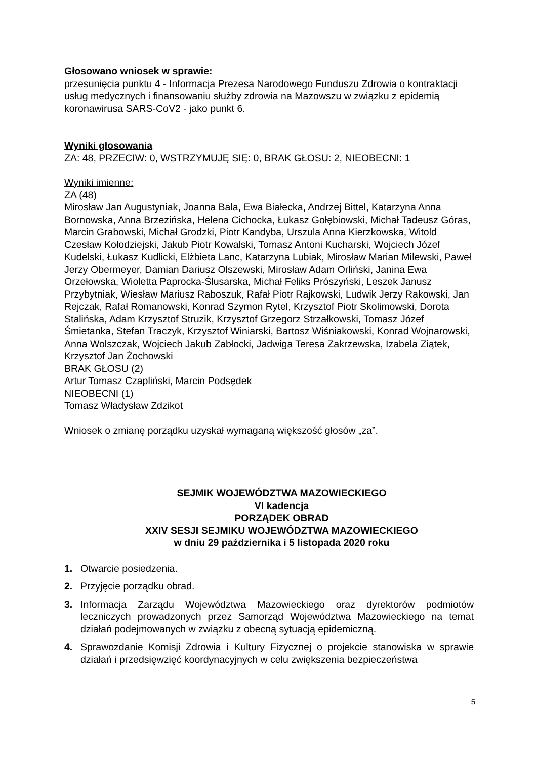Głosowano wniosek w sprawie:
przesunięcia punktu 4 - Informacja Prezesa Narodowego Funduszu Zdrowia o kontraktacji usług medycznych i finansowaniu służby zdrowia na Mazowszu w związku z epidemią koronawirusa SARS-CoV2 - jako punkt 6.
Wyniki głosowania
ZA: 48, PRZECIW: 0, WSTRZYMUJĘ SIĘ: 0, BRAK GŁOSU: 2, NIEOBECNI: 1
Wyniki imienne:
ZA (48)
Mirosław Jan Augustyniak, Joanna Bala, Ewa Białecka, Andrzej Bittel, Katarzyna Anna Bornowska, Anna Brzezińska, Helena Cichocka, Łukasz Gołębiowski, Michał Tadeusz Góras, Marcin Grabowski, Michał Grodzki, Piotr Kandyba, Urszula Anna Kierzkowska, Witold Czesław Kołodziejski, Jakub Piotr Kowalski, Tomasz Antoni Kucharski, Wojciech Józef Kudelski, Łukasz Kudlicki, Elżbieta Lanc, Katarzyna Lubiak, Mirosław Marian Milewski, Paweł Jerzy Obermeyer, Damian Dariusz Olszewski, Mirosław Adam Orliński, Janina Ewa Orzełowska, Wioletta Paprocka-Ślusarska, Michał Feliks Prószyński, Leszek Janusz Przybytniak, Wiesław Mariusz Raboszuk, Rafał Piotr Rajkowski, Ludwik Jerzy Rakowski, Jan Rejczak, Rafał Romanowski, Konrad Szymon Rytel, Krzysztof Piotr Skolimowski, Dorota Stalińska, Adam Krzysztof Struzik, Krzysztof Grzegorz Strzałkowski, Tomasz Józef Śmietanka, Stefan Traczyk, Krzysztof Winiarski, Bartosz Wiśniakowski, Konrad Wojnarowski, Anna Wolszczak, Wojciech Jakub Zabłocki, Jadwiga Teresa Zakrzewska, Izabela Ziątek, Krzysztof Jan Żochowski
BRAK GŁOSU (2)
Artur Tomasz Czapliński, Marcin Podsędek
NIEOBECNI (1)
Tomasz Władysław Zdzikot
Wniosek o zmianę porządku uzyskał wymaganą większość głosów „za”.
SEJMIK WOJEWÓDZTWA MAZOWIECKIEGO
VI kadencja
PORZĄDEK OBRAD
XXIV SESJI SEJMIKU WOJEWÓDZTWA MAZOWIECKIEGO
w dniu 29 października i 5 listopada 2020 roku
1. Otwarcie posiedzenia.
2. Przyjęcie porządku obrad.
3. Informacja Zarządu Województwa Mazowieckiego oraz dyrektorów podmiotów leczniczych prowadzonych przez Samorząd Województwa Mazowieckiego na temat działań podejmowanych w związku z obecną sytuacją epidemiczną.
4. Sprawozdanie Komisji Zdrowia i Kultury Fizycznej o projekcie stanowiska w sprawie działań i przedsięwzięć koordynacyjnych w celu zwiększenia bezpieczeństwa
5